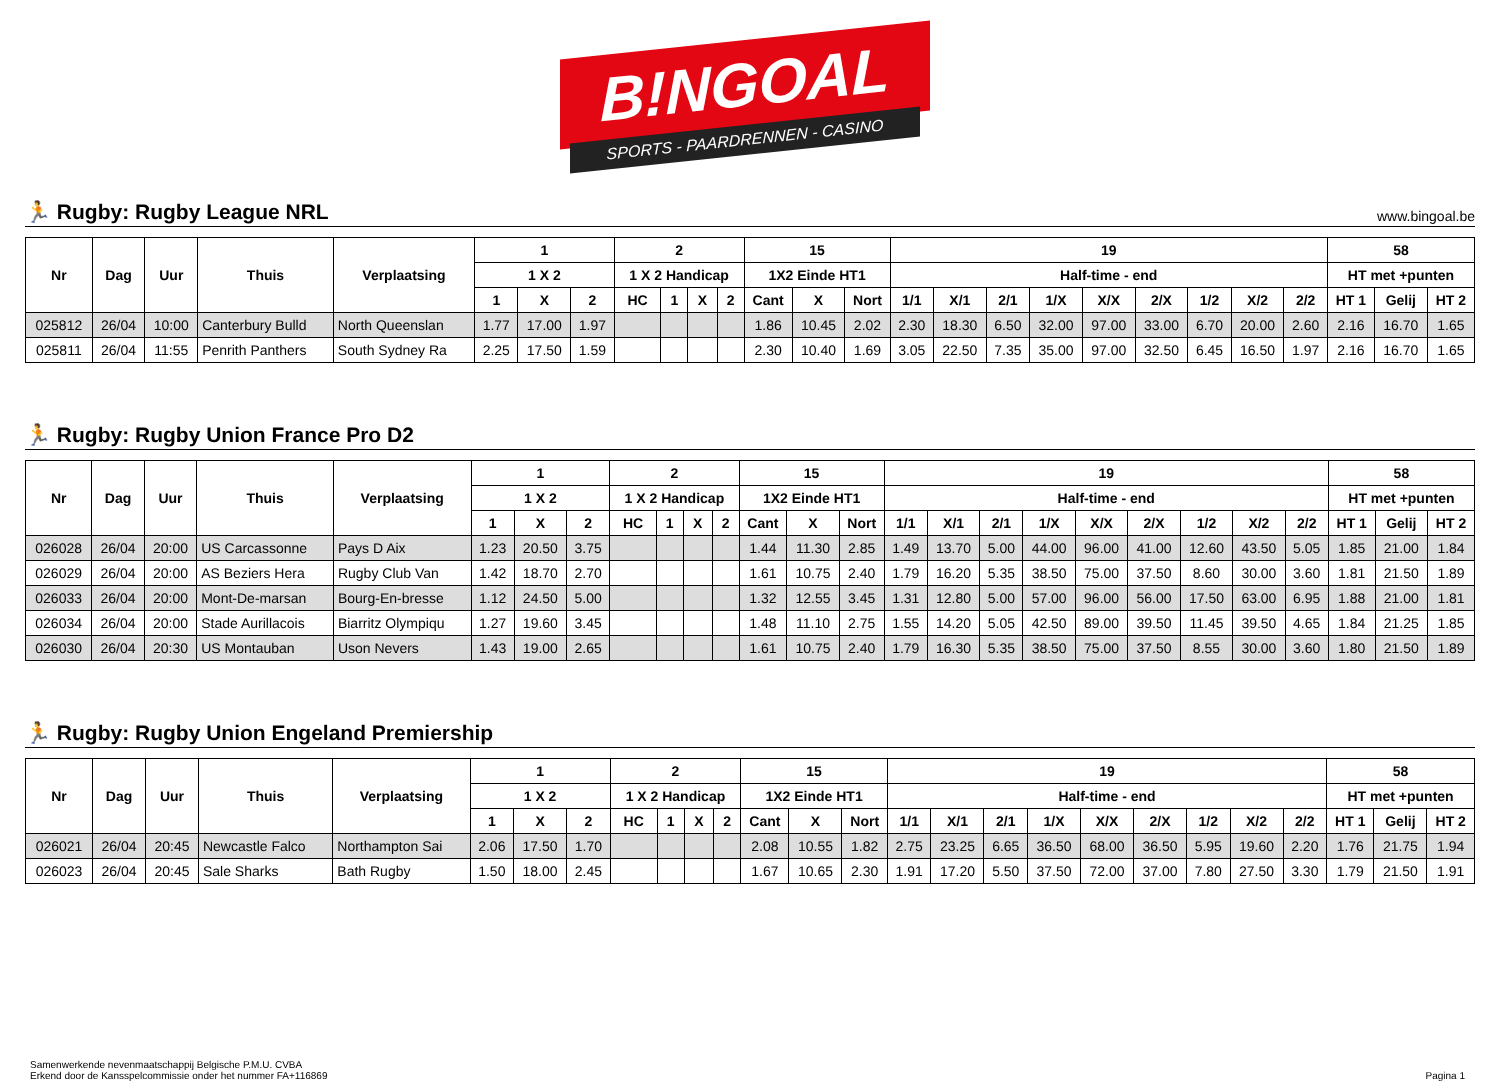B!NGOAL
SPORTS - PAARDRENNEN - CASINO
🏃 Rugby: Rugby League NRL www.bingoal.be
| Nr | Dag | Uur | Thuis | Verplaatsing | 1 | | | 2 | | | | 15 | | | 19 | | | | | | | | | 58 | | |
| --- | --- | --- | --- | --- | --- | --- | --- | --- | --- | --- | --- | --- | --- | --- | --- | --- | --- | --- | --- | --- | --- | --- | --- | --- | --- | --- |
| | | | | | 1 X 2 | | | 1 X 2 Handicap | | | | 1X2 Einde HT1 | | | Half-time - end | | | | | | | | | HT met +punten | | |
| | | | | | 1 | X | 2 | HC | 1 | X | 2 | Cant | X | Nort | 1/1 | X/1 | 2/1 | 1/X | X/X | 2/X | 1/2 | X/2 | 2/2 | HT 1 | Gelij | HT 2 |
| 025812 | 26/04 | 10:00 | Canterbury Bulld | North Queenslan | 1.77 | 17.00 | 1.97 | | | | | 1.86 | 10.45 | 2.02 | 2.30 | 18.30 | 6.50 | 32.00 | 97.00 | 33.00 | 6.70 | 20.00 | 2.60 | 2.16 | 16.70 | 1.65 |
| 025811 | 26/04 | 11:55 | Penrith Panthers | South Sydney Ra | 2.25 | 17.50 | 1.59 | | | | | 2.30 | 10.40 | 1.69 | 3.05 | 22.50 | 7.35 | 35.00 | 97.00 | 32.50 | 6.45 | 16.50 | 1.97 | 2.16 | 16.70 | 1.65 |
🏃 Rugby: Rugby Union France Pro D2
| Nr | Dag | Uur | Thuis | Verplaatsing | 1 | | | 2 | | | | 15 | | | 19 | | | | | | | | | 58 | | |
| --- | --- | --- | --- | --- | --- | --- | --- | --- | --- | --- | --- | --- | --- | --- | --- | --- | --- | --- | --- | --- | --- | --- | --- | --- | --- | --- |
| | | | | | 1 X 2 | | | 1 X 2 Handicap | | | | 1X2 Einde HT1 | | | Half-time - end | | | | | | | | | HT met +punten | | |
| | | | | | 1 | X | 2 | HC | 1 | X | 2 | Cant | X | Nort | 1/1 | X/1 | 2/1 | 1/X | X/X | 2/X | 1/2 | X/2 | 2/2 | HT 1 | Gelij | HT 2 |
| 026028 | 26/04 | 20:00 | US Carcassonne | Pays D Aix | 1.23 | 20.50 | 3.75 | | | | | 1.44 | 11.30 | 2.85 | 1.49 | 13.70 | 5.00 | 44.00 | 96.00 | 41.00 | 12.60 | 43.50 | 5.05 | 1.85 | 21.00 | 1.84 |
| 026029 | 26/04 | 20:00 | AS Beziers Hera | Rugby Club Van | 1.42 | 18.70 | 2.70 | | | | | 1.61 | 10.75 | 2.40 | 1.79 | 16.20 | 5.35 | 38.50 | 75.00 | 37.50 | 8.60 | 30.00 | 3.60 | 1.81 | 21.50 | 1.89 |
| 026033 | 26/04 | 20:00 | Mont-De-marsan | Bourg-En-bresse | 1.12 | 24.50 | 5.00 | | | | | 1.32 | 12.55 | 3.45 | 1.31 | 12.80 | 5.00 | 57.00 | 96.00 | 56.00 | 17.50 | 63.00 | 6.95 | 1.88 | 21.00 | 1.81 |
| 026034 | 26/04 | 20:00 | Stade Aurillacois | Biarritz Olympiqu | 1.27 | 19.60 | 3.45 | | | | | 1.48 | 11.10 | 2.75 | 1.55 | 14.20 | 5.05 | 42.50 | 89.00 | 39.50 | 11.45 | 39.50 | 4.65 | 1.84 | 21.25 | 1.85 |
| 026030 | 26/04 | 20:30 | US Montauban | Uson Nevers | 1.43 | 19.00 | 2.65 | | | | | 1.61 | 10.75 | 2.40 | 1.79 | 16.30 | 5.35 | 38.50 | 75.00 | 37.50 | 8.55 | 30.00 | 3.60 | 1.80 | 21.50 | 1.89 |
🏃 Rugby: Rugby Union Engeland Premiership
| Nr | Dag | Uur | Thuis | Verplaatsing | 1 | | | 2 | | | | 15 | | | 19 | | | | | | | | | 58 | | |
| --- | --- | --- | --- | --- | --- | --- | --- | --- | --- | --- | --- | --- | --- | --- | --- | --- | --- | --- | --- | --- | --- | --- | --- | --- | --- | --- |
| | | | | | 1 X 2 | | | 1 X 2 Handicap | | | | 1X2 Einde HT1 | | | Half-time - end | | | | | | | | | HT met +punten | | |
| | | | | | 1 | X | 2 | HC | 1 | X | 2 | Cant | X | Nort | 1/1 | X/1 | 2/1 | 1/X | X/X | 2/X | 1/2 | X/2 | 2/2 | HT 1 | Gelij | HT 2 |
| 026021 | 26/04 | 20:45 | Newcastle Falco | Northampton Sai | 2.06 | 17.50 | 1.70 | | | | | 2.08 | 10.55 | 1.82 | 2.75 | 23.25 | 6.65 | 36.50 | 68.00 | 36.50 | 5.95 | 19.60 | 2.20 | 1.76 | 21.75 | 1.94 |
| 026023 | 26/04 | 20:45 | Sale Sharks | Bath Rugby | 1.50 | 18.00 | 2.45 | | | | | 1.67 | 10.65 | 2.30 | 1.91 | 17.20 | 5.50 | 37.50 | 72.00 | 37.00 | 7.80 | 27.50 | 3.30 | 1.79 | 21.50 | 1.91 |
Samenwerkende nevenmaatschappij Belgische P.M.U. CVBA
Erkend door de Kansspelcommissie onder het nummer FA+116869
Pagina 1